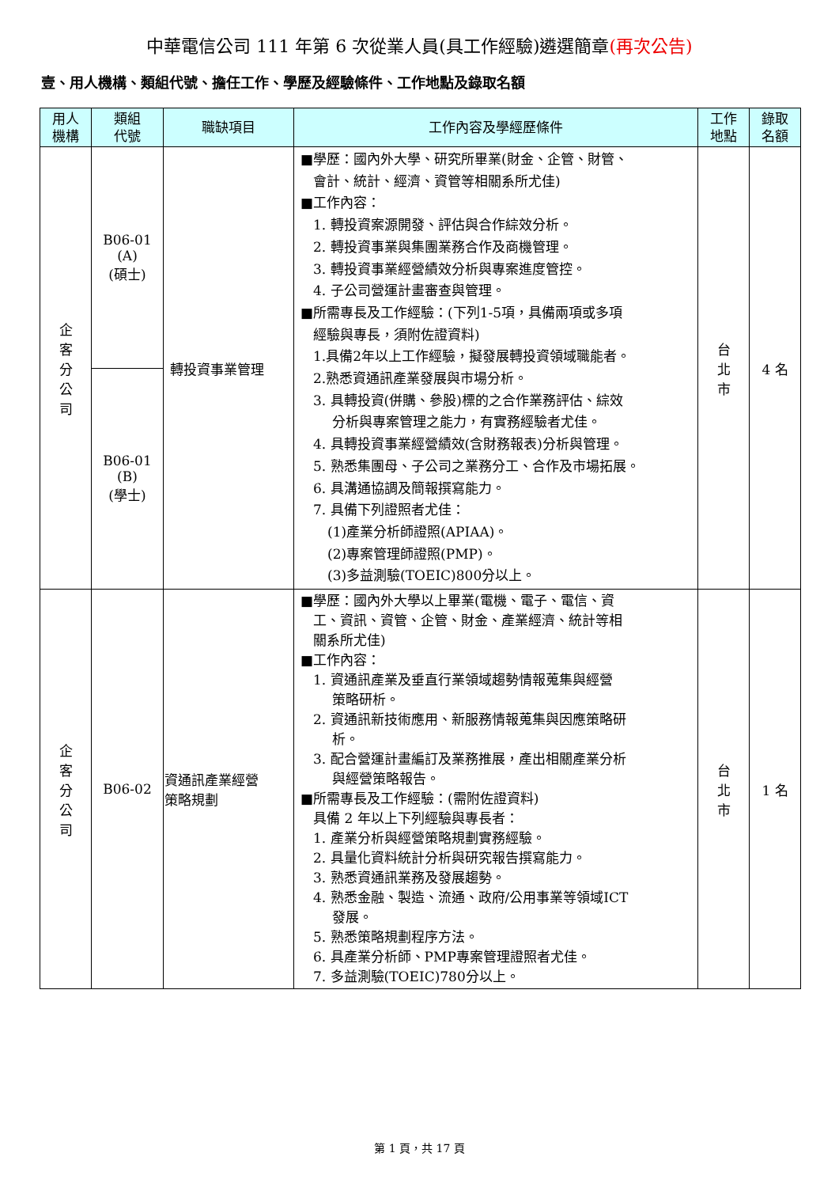中華電信公司 111 年第 6 次從業人員(具工作經驗)遴選簡章(再次公告)
壹、用人機構、類組代號、擔任工作、學歷及經驗條件、工作地點及錄取名額
| 用人 機構 | 類組 代號 | 職缺項目 | 工作內容及學經歷條件 | 工作 地點 | 錄取 名額 |
| --- | --- | --- | --- | --- | --- |
| 企 客 分 公 司 | B06-01 (A) (碩士) | 轉投資事業管理 | ■學歷：國內外大學、研究所畢業(財金、企管、財管、 會計、統計、經濟、資管等相關系所尤佳) ■工作內容： 1. 轉投資案源開發、評估與合作綜效分析。 2. 轉投資事業與集團業務合作及商機管理。 3. 轉投資事業經營績效分析與專案進度管控。 4. 子公司營運計畫審查與管理。 ■所需專長及工作經驗：(下列1-5項，具備兩項或多項 經驗與專長，須附佐證資料) 1.具備2年以上工作經驗，擬發展轉投資領域職能者。 2.熟悉資通訊產業發展與市場分析。 3. 具轉投資(併購、參股)標的之合作業務評估、綜效 分析與專案管理之能力，有實務經驗者尤佳。 4. 具轉投資事業經營績效(含財務報表)分析與管理。 5. 熟悉集團母、子公司之業務分工、合作及市場拓展。 6. 具溝通協調及簡報撰寫能力。 7. 具備下列證照者尤佳： (1)產業分析師證照(APIAA)。 (2)專案管理師證照(PMP)。 (3)多益測驗(TOEIC)800分以上。 | 台 北 市 | 4 名 |
| | B06-01 (B) (學士) | | | | |
| 企 客 分 公 司 | B06-02 | 資通訊產業經營 策略規劃 | ■學歷：國內外大學以上畢業(電機、電子、電信、資 工、資訊、資管、企管、財金、產業經濟、統計等相 關系所尤佳) ■工作內容： 1. 資通訊產業及垂直行業領域趨勢情報蒐集與經營 策略研析。 2. 資通訊新技術應用、新服務情報蒐集與因應策略研 析。 3. 配合營運計畫編訂及業務推展，產出相關產業分析 與經營策略報告。 ■所需專長及工作經驗：(需附佐證資料) 具備 2 年以上下列經驗與專長者： 1. 產業分析與經營策略規劃實務經驗。 2. 具量化資料統計分析與研究報告撰寫能力。 3. 熟悉資通訊業務及發展趨勢。 4. 熟悉金融、製造、流通、政府/公用事業等領域ICT 發展。 5. 熟悉策略規劃程序方法。 6. 具產業分析師、PMP專案管理證照者尤佳。 7. 多益測驗(TOEIC)780分以上。 | 台 北 市 | 1 名 |
第 1 頁，共 17 頁